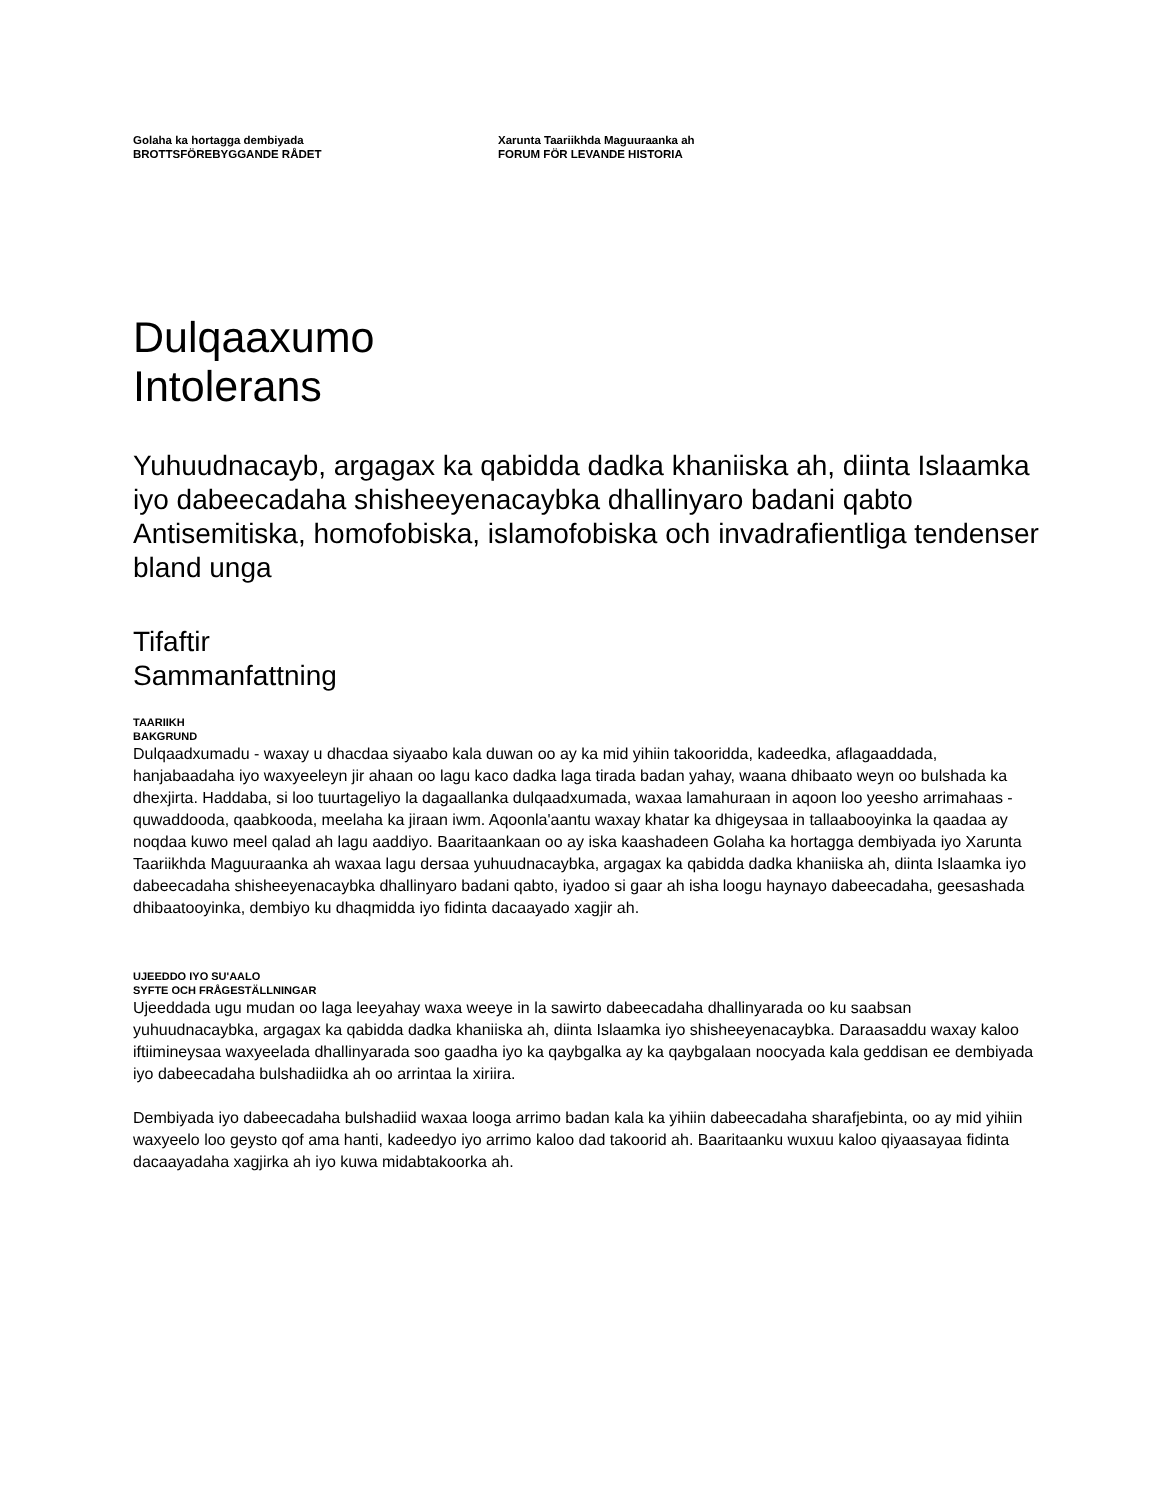Golaha ka hortagga dembiyada
BROTTSFÖREBYGGANDE RÅDET
Xarunta Taariikhda Maguuraanka ah
FORUM FÖR LEVANDE HISTORIA
Dulqaaxumo
Intolerans
Yuhuudnacayb, argagax ka qabidda dadka khaniiska ah, diinta Islaamka iyo dabeecadaha shisheeyenacaybka dhallinyaro badani qabto
Antisemitiska, homofobiska, islamofobiska och invadrafientliga tendenser bland unga
Tifaftir
Sammanfattning
TAARIIKH
BAKGRUND
Dulqaadxumadu - waxay u dhacdaa siyaabo kala duwan oo ay ka mid yihiin takooridda, kadeedka, aflagaaddada, hanjabaadaha iyo waxyeeleyn jir ahaan oo lagu kaco dadka laga tirada badan yahay, waana dhibaato weyn oo bulshada ka dhexjirta. Haddaba, si loo tuurtageliyo la dagaallanka dulqaadxumada, waxaa lamahuraan in aqoon loo yeesho arrimahaas - quwaddooda, qaabkooda, meelaha ka jiraan iwm. Aqoonla'aantu waxay khatar ka dhigeysaa in tallaabooyinka la qaadaa ay noqdaa kuwo meel qalad ah lagu aaddiyo. Baaritaankaan oo ay iska kaashadeen Golaha ka hortagga dembiyada iyo Xarunta Taariikhda Maguuraanka ah waxaa lagu dersaa yuhuudnacaybka, argagax ka qabidda dadka khaniiska ah, diinta Islaamka iyo dabeecadaha shisheeyenacaybka dhallinyaro badani qabto, iyadoo si gaar ah isha loogu haynayo dabeecadaha, geesashada dhibaatooyinka, dembiyo ku dhaqmidda iyo fidinta dacaayado xagjir ah.
UJEEDDO IYO SU'AALO
SYFTE OCH FRÅGESTÄLLNINGAR
Ujeeddada ugu mudan oo laga leeyahay waxa weeye in la sawirto dabeecadaha dhallinyarada oo ku saabsan yuhuudnacaybka, argagax ka qabidda dadka khaniiska ah, diinta Islaamka iyo shisheeyenacaybka. Daraasaddu waxay kaloo iftiimineysaa waxyeelada dhallinyarada soo gaadha iyo ka qaybgalka ay ka qaybgalaan noocyada kala geddisan ee dembiyada iyo dabeecadaha bulshadiidka ah oo arrintaa la xiriira.
Dembiyada iyo dabeecadaha bulshadiid waxaa looga arrimo badan kala ka yihiin dabeecadaha sharafjebinta, oo ay mid yihiin waxyeelo loo geysto qof ama hanti, kadeedyo iyo arrimo kaloo dad takoorid ah. Baaritaanku wuxuu kaloo qiyaasayaa fidinta dacaayadaha xagjirka ah iyo kuwa midabtakoorka ah.